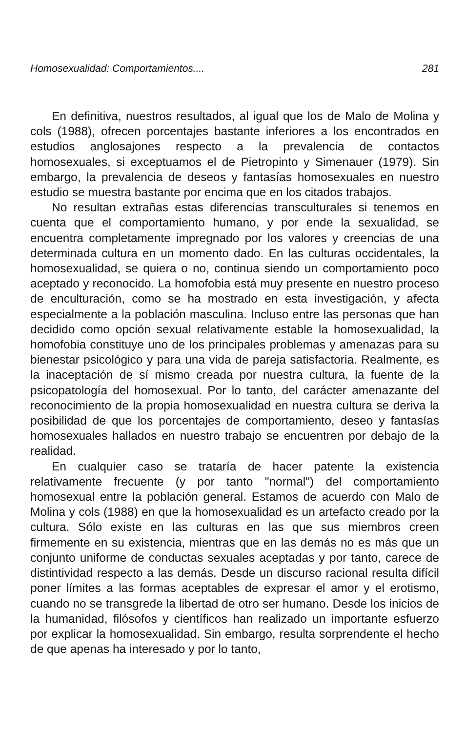Homosexualidad: Comportamientos.... 281
En definitiva, nuestros resultados, al igual que los de Malo de Molina y cols (1988), ofrecen porcentajes bastante inferiores a los encontrados en estudios anglosajones respecto a la prevalencia de contactos homosexuales, si exceptuamos el de Pietropinto y Simenauer (1979). Sin embargo, la prevalencia de deseos y fantasías homosexuales en nuestro estudio se muestra bastante por encima que en los citados trabajos.
No resultan extrañas estas diferencias transculturales si tenemos en cuenta que el comportamiento humano, y por ende la sexualidad, se encuentra completamente impregnado por los valores y creencias de una determinada cultura en un momento dado. En las culturas occidentales, la homosexualidad, se quiera o no, continua siendo un comportamiento poco aceptado y reconocido. La homofobia está muy presente en nuestro proceso de enculturación, como se ha mostrado en esta investigación, y afecta especialmente a la población masculina. Incluso entre las personas que han decidido como opción sexual relativamente estable la homosexualidad, la homofobia constituye uno de los principales problemas y amenazas para su bienestar psicológico y para una vida de pareja satisfactoria. Realmente, es la inaceptación de sí mismo creada por nuestra cultura, la fuente de la psicopatología del homosexual. Por lo tanto, del carácter amenazante del reconocimiento de la propia homosexualidad en nuestra cultura se deriva la posibilidad de que los porcentajes de comportamiento, deseo y fantasías homosexuales hallados en nuestro trabajo se encuentren por debajo de la realidad.
En cualquier caso se trataría de hacer patente la existencia relativamente frecuente (y por tanto "normal") del comportamiento homosexual entre la población general. Estamos de acuerdo con Malo de Molina y cols (1988) en que la homosexualidad es un artefacto creado por la cultura. Sólo existe en las culturas en las que sus miembros creen firmemente en su existencia, mientras que en las demás no es más que un conjunto uniforme de conductas sexuales aceptadas y por tanto, carece de distintividad respecto a las demás. Desde un discurso racional resulta difícil poner límites a las formas aceptables de expresar el amor y el erotismo, cuando no se transgrede la libertad de otro ser humano. Desde los inicios de la humanidad, filósofos y científicos han realizado un importante esfuerzo por explicar la homosexualidad. Sin embargo, resulta sorprendente el hecho de que apenas ha interesado y por lo tanto,